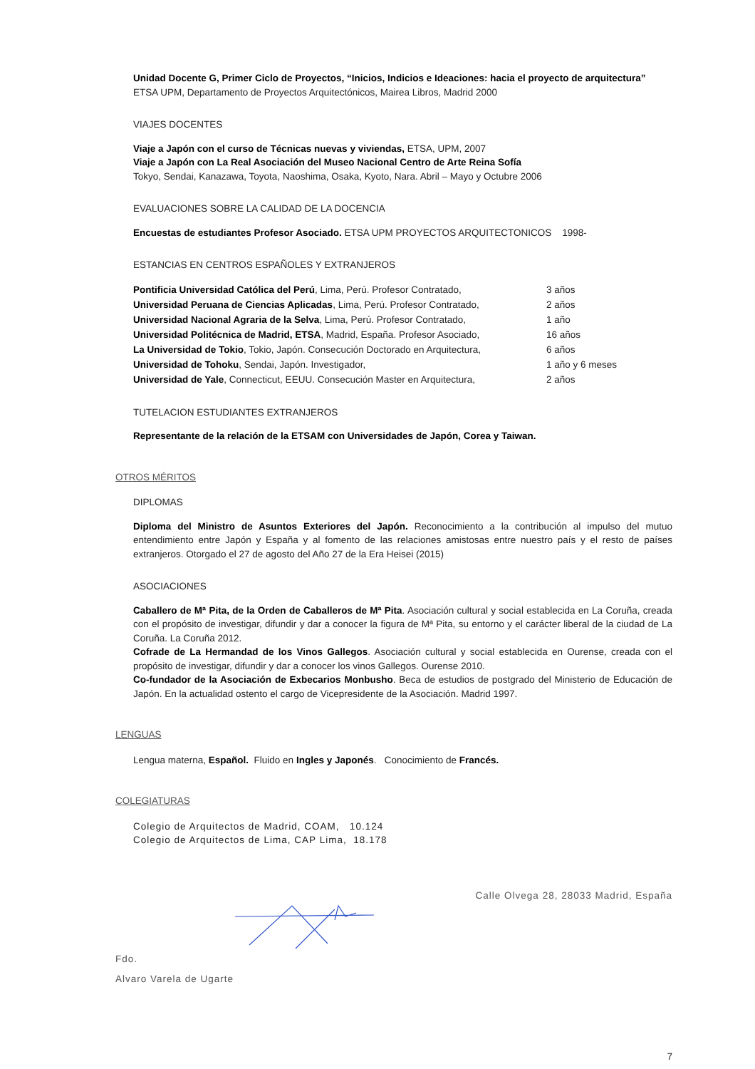Unidad Docente G, Primer Ciclo de Proyectos, “Inicios, Indicios e Ideaciones: hacia el proyecto de arquitectura”
ETSA UPM, Departamento de Proyectos Arquitectónicos, Mairea Libros, Madrid 2000
VIAJES DOCENTES
Viaje a Japón con el curso de Técnicas nuevas y viviendas, ETSA, UPM, 2007
Viaje a Japón con La Real Asociación del Museo Nacional Centro de Arte Reina Sofía
Tokyo, Sendai, Kanazawa, Toyota, Naoshima, Osaka, Kyoto, Nara. Abril – Mayo y Octubre 2006
EVALUACIONES SOBRE LA CALIDAD DE LA DOCENCIA
Encuestas de estudiantes Profesor Asociado. ETSA UPM PROYECTOS ARQUITECTONICOS 1998-
ESTANCIAS EN CENTROS ESPAÑOLES Y EXTRANJEROS
| Pontificia Universidad Católica del Perú , Lima, Perú. Profesor Contratado, | 3 años |
| Universidad Peruana de Ciencias Aplicadas , Lima, Perú. Profesor Contratado, | 2 años |
| Universidad Nacional Agraria de la Selva , Lima, Perú. Profesor Contratado, | 1 año |
| Universidad Politécnica de Madrid, ETSA , Madrid, España. Profesor Asociado, | 16 años |
| La Universidad de Tokio , Tokio, Japón. Consecución Doctorado en Arquitectura, | 6 años |
| Universidad de Tohoku , Sendai, Japón. Investigador, | 1 año y 6 meses |
| Universidad de Yale , Connecticut, EEUU. Consecución Master en Arquitectura, | 2 años |
TUTELACION ESTUDIANTES EXTRANJEROS
Representante de la relación de la ETSAM con Universidades de Japón, Corea y Taiwan.
OTROS MÉRITOS
DIPLOMAS
Diploma del Ministro de Asuntos Exteriores del Japón. Reconocimiento a la contribución al impulso del mutuo entendimiento entre Japón y España y al fomento de las relaciones amistosas entre nuestro país y el resto de países extranjeros. Otorgado el 27 de agosto del Año 27 de la Era Heisei (2015)
ASOCIACIONES
Caballero de Mª Pita, de la Orden de Caballeros de Mª Pita. Asociación cultural y social establecida en La Coruña, creada con el propósito de investigar, difundir y dar a conocer la figura de Mª Pita, su entorno y el carácter liberal de la ciudad de La Coruña. La Coruña 2012.
Cofrade de La Hermandad de los Vinos Gallegos. Asociación cultural y social establecida en Ourense, creada con el propósito de investigar, difundir y dar a conocer los vinos Gallegos. Ourense 2010.
Co-fundador de la Asociación de Exbecarios Monbusho. Beca de estudios de postgrado del Ministerio de Educación de Japón. En la actualidad ostento el cargo de Vicepresidente de la Asociación. Madrid 1997.
LENGUAS
Lengua materna, Español. Fluido en Ingles y Japonés. Conocimiento de Francés.
COLEGIATURAS
Colegio de Arquitectos de Madrid, COAM, 10.124
Colegio de Arquitectos de Lima, CAP Lima, 18.178
Calle Olvega 28, 28033 Madrid, España
Fdo.
Alvaro Varela de Ugarte
7